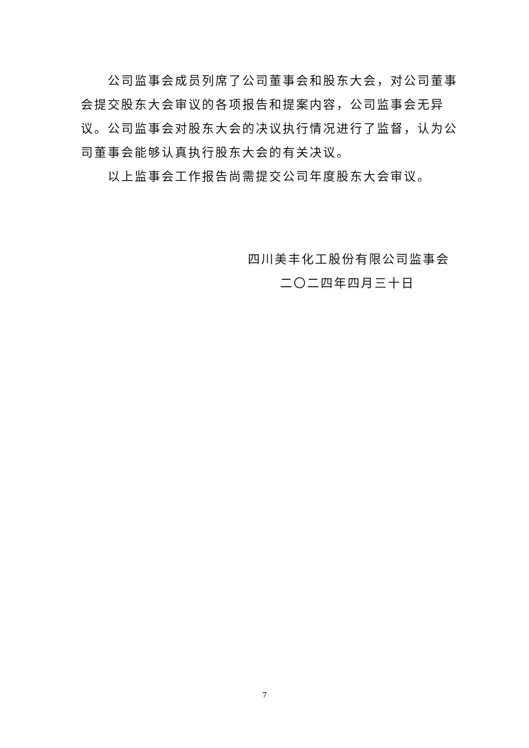公司监事会成员列席了公司董事会和股东大会，对公司董事会提交股东大会审议的各项报告和提案内容，公司监事会无异议。公司监事会对股东大会的决议执行情况进行了监督，认为公司董事会能够认真执行股东大会的有关决议。
以上监事会工作报告尚需提交公司年度股东大会审议。
四川美丰化工股份有限公司监事会
二〇二四年四月三十日
7